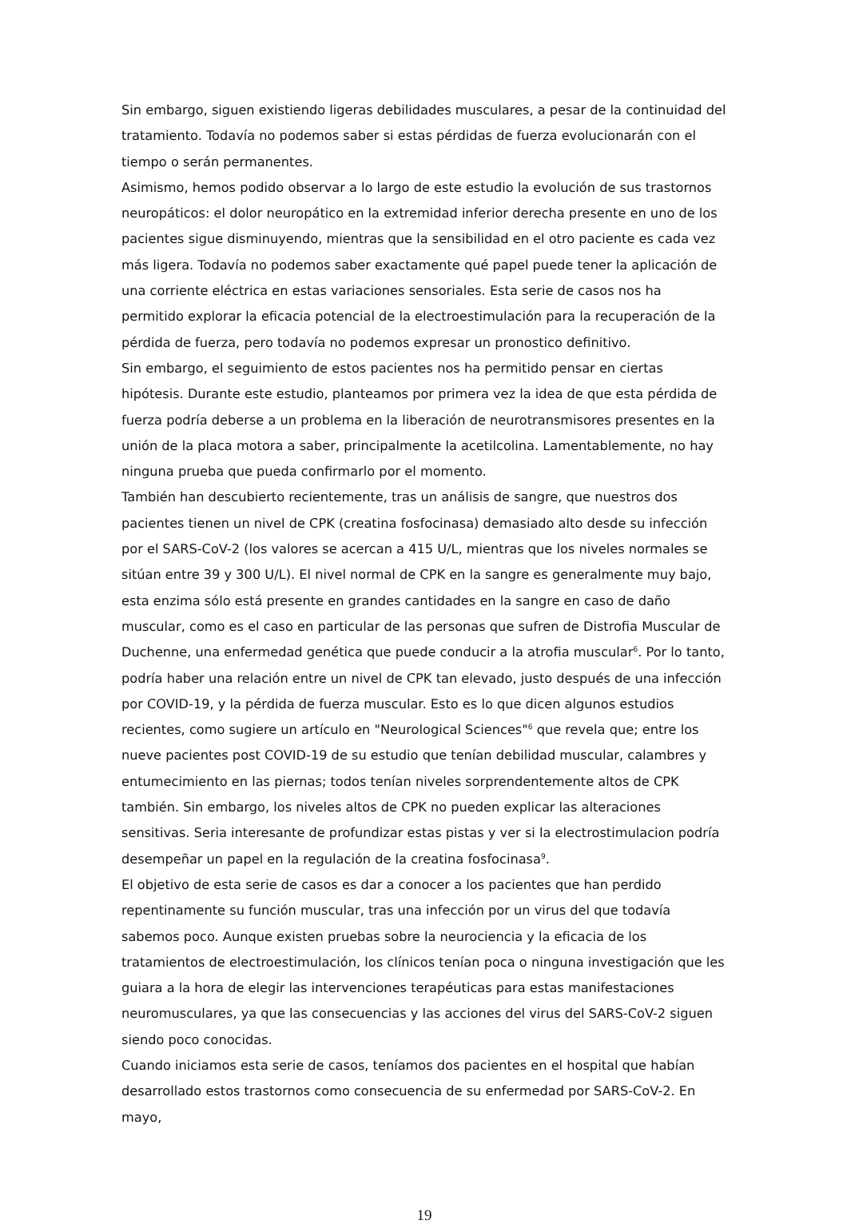Sin embargo, siguen existiendo ligeras debilidades musculares, a pesar de la continuidad del tratamiento. Todavía no podemos saber si estas pérdidas de fuerza evolucionarán con el tiempo o serán permanentes.
Asimismo, hemos podido observar a lo largo de este estudio la evolución de sus trastornos neuropáticos: el dolor neuropático en la extremidad inferior derecha presente en uno de los pacientes sigue disminuyendo, mientras que la sensibilidad en el otro paciente es cada vez más ligera. Todavía no podemos saber exactamente qué papel puede tener la aplicación de una corriente eléctrica en estas variaciones sensoriales. Esta serie de casos nos ha permitido explorar la eficacia potencial de la electroestimulación para la recuperación de la pérdida de fuerza, pero todavía no podemos expresar un pronostico definitivo.
Sin embargo, el seguimiento de estos pacientes nos ha permitido pensar en ciertas hipótesis. Durante este estudio, planteamos por primera vez la idea de que esta pérdida de fuerza podría deberse a un problema en la liberación de neurotransmisores presentes en la unión de la placa motora a saber, principalmente la acetilcolina. Lamentablemente, no hay ninguna prueba que pueda confirmarlo por el momento.
También han descubierto recientemente, tras un análisis de sangre, que nuestros dos pacientes tienen un nivel de CPK (creatina fosfocinasa) demasiado alto desde su infección por el SARS-CoV-2 (los valores se acercan a 415 U/L, mientras que los niveles normales se sitúan entre 39 y 300 U/L). El nivel normal de CPK en la sangre es generalmente muy bajo, esta enzima sólo está presente en grandes cantidades en la sangre en caso de daño muscular, como es el caso en particular de las personas que sufren de Distrofia Muscular de Duchenne, una enfermedad genética que puede conducir a la atrofia muscular<sup>6</sup>. Por lo tanto, podría haber una relación entre un nivel de CPK tan elevado, justo después de una infección por COVID-19, y la pérdida de fuerza muscular. Esto es lo que dicen algunos estudios recientes, como sugiere un artículo en "Neurological Sciences"<sup>6</sup> que revela que; entre los nueve pacientes post COVID-19 de su estudio que tenían debilidad muscular, calambres y entumecimiento en las piernas; todos tenían niveles sorprendentemente altos de CPK también. Sin embargo, los niveles altos de CPK no pueden explicar las alteraciones sensitivas. Seria interesante de profundizar estas pistas y ver si la electrostimulacion podría desempeñar un papel en la regulación de la creatina fosfocinasa<sup>9</sup>.
El objetivo de esta serie de casos es dar a conocer a los pacientes que han perdido repentinamente su función muscular, tras una infección por un virus del que todavía sabemos poco. Aunque existen pruebas sobre la neurociencia y la eficacia de los tratamientos de electroestimulación, los clínicos tenían poca o ninguna investigación que les guiara a la hora de elegir las intervenciones terapéuticas para estas manifestaciones neuromusculares, ya que las consecuencias y las acciones del virus del SARS-CoV-2 siguen siendo poco conocidas.
Cuando iniciamos esta serie de casos, teníamos dos pacientes en el hospital que habían desarrollado estos trastornos como consecuencia de su enfermedad por SARS-CoV-2. En mayo,
19